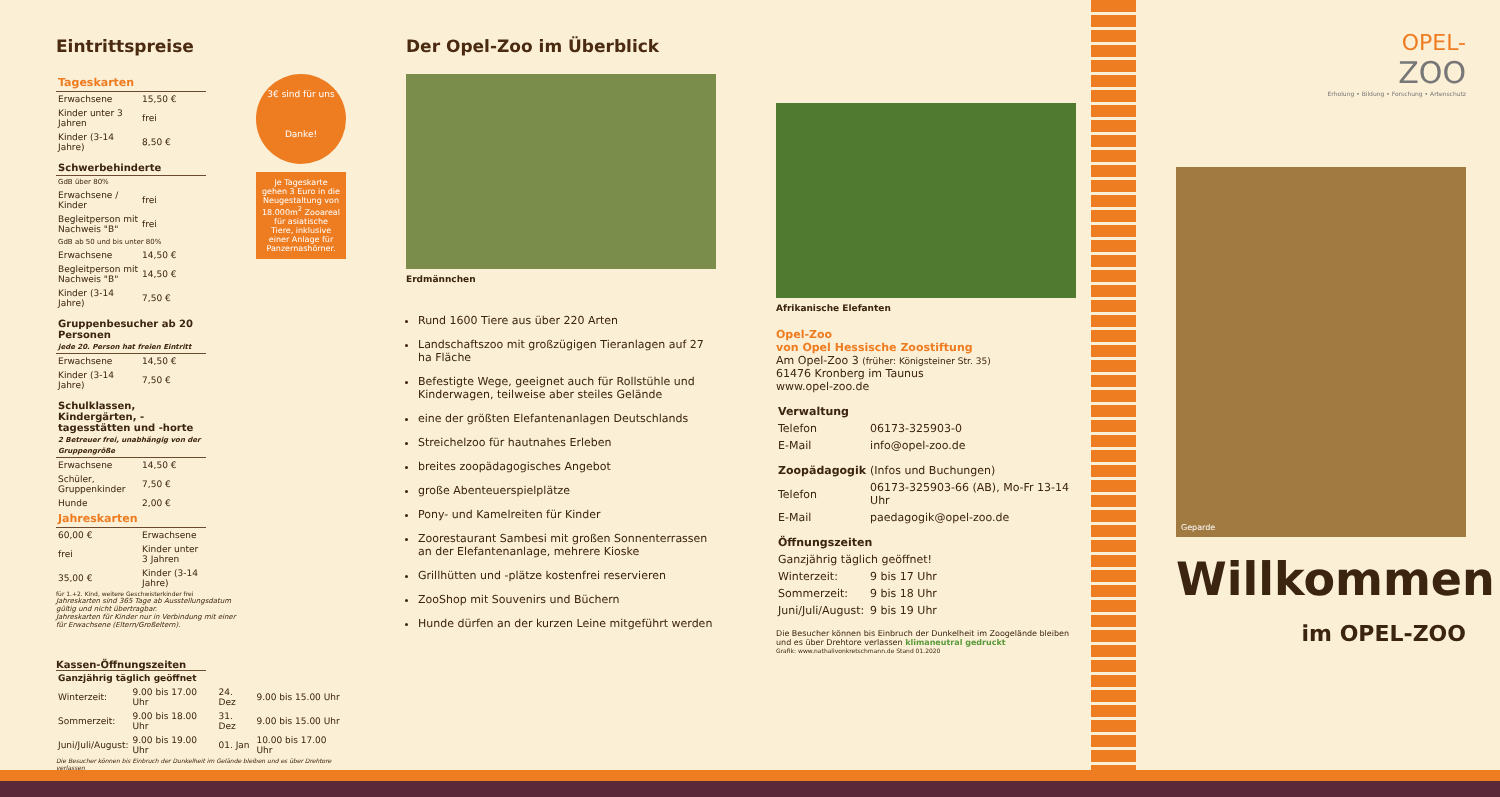Eintrittspreise
| Tageskarten | |
| Erwachsene | 15,50 € |
| Kinder unter 3 Jahren | frei |
| Kinder (3-14 Jahre) | 8,50 € |
| Schwerbehinderte | |
| GdB über 80% | |
| Erwachsene / Kinder | frei |
| Begleitperson mit Nachweis "B" | frei |
| GdB ab 50 und bis unter 80% | |
| Erwachsene | 14,50 € |
| Begleitperson mit Nachweis "B" | 14,50 € |
| Kinder (3-14 Jahre) | 7,50 € |
| Gruppenbesucher ab 20 Personen jede 20. Person hat freien Eintritt | |
| Erwachsene | 14,50 € |
| Kinder (3-14 Jahre) | 7,50 € |
| Schulklassen, Kindergärten, -tagesstätten und -horte 2 Betreuer frei, unabhängig von der Gruppengröße | |
| Erwachsene | 14,50 € |
| Schüler, Gruppenkinder | 7,50 € |
| Hunde | 2,00 € |
| Jahreskarten | |
| 60,00 € | Erwachsene |
| frei | Kinder unter 3 Jahren |
| 35,00 € | Kinder (3-14 Jahre) |
für 1.+2. Kind, weitere Geschwisterkinder frei
Jahreskarten sind 365 Tage ab Ausstellungsdatum gültig und nicht übertragbar.
Jahreskarten für Kinder nur in Verbindung mit einer für Erwachsene (Eltern/Großeltern).
3€ sind für uns Danke!
Je Tageskarte gehen 3 Euro in die Neugestaltung von 18.000m<sup>2</sup> Zooareal für asiatische Tiere, inklusive einer Anlage für Panzernashörner.
Kassen-Öffnungszeiten
| Ganzjährig täglich geöffnet | | | |
| Winterzeit: | 9.00 bis 17.00 Uhr | 24. Dez | 9.00 bis 15.00 Uhr |
| Sommerzeit: | 9.00 bis 18.00 Uhr | 31. Dez | 9.00 bis 15.00 Uhr |
| Juni/Juli/August: | 9.00 bis 19.00 Uhr | 01. Jan | 10.00 bis 17.00 Uhr |
Die Besucher können bis Einbruch der Dunkelheit im Gelände bleiben und es über Drehtore verlassen
Der Opel-Zoo im Überblick
Erdmännchen
Rund 1600 Tiere aus über 220 Arten
Landschaftszoo mit großzügigen Tieranlagen auf 27 ha Fläche
Befestigte Wege, geeignet auch für Rollstühle und Kinderwagen, teilweise aber steiles Gelände
eine der größten Elefantenanlagen Deutschlands
Streichelzoo für hautnahes Erleben
breites zoopädagogisches Angebot
große Abenteuerspielplätze
Pony- und Kamelreiten für Kinder
Zoorestaurant Sambesi mit großen Sonnenterrassen an der Elefantenanlage, mehrere Kioske
Grillhütten und -plätze kostenfrei reservieren
ZooShop mit Souvenirs und Büchern
Hunde dürfen an der kurzen Leine mitgeführt werden
Afrikanische Elefanten
Opel-Zoo
von Opel Hessische Zoostiftung
Am Opel-Zoo 3 (früher: Königsteiner Str. 35)
61476 Kronberg im Taunus
www.opel-zoo.de
| Verwaltung | |
| Telefon | 06173-325903-0 |
| E-Mail | info@opel-zoo.de |
| Zoopädagogik | (Infos und Buchungen) |
| Telefon | 06173-325903-66 (AB), Mo-Fr 13-14 Uhr |
| E-Mail | paedagogik@opel-zoo.de |
| Öffnungszeiten | |
| Ganzjährig täglich geöffnet! | |
| Winterzeit: | 9 bis 17 Uhr |
| Sommerzeit: | 9 bis 18 Uhr |
| Juni/Juli/August: | 9 bis 19 Uhr |
Die Besucher können bis Einbruch der Dunkelheit im Zoogelände bleiben und es über Drehtore verlassen klimaneutral gedruckt
Grafik: www.nathalivonkretschmann.de Stand 01.2020
OPEL-
ZOO
Erholung • Bildung • Forschung • Artenschutz
Geparde
Willkommen
im OPEL-ZOO